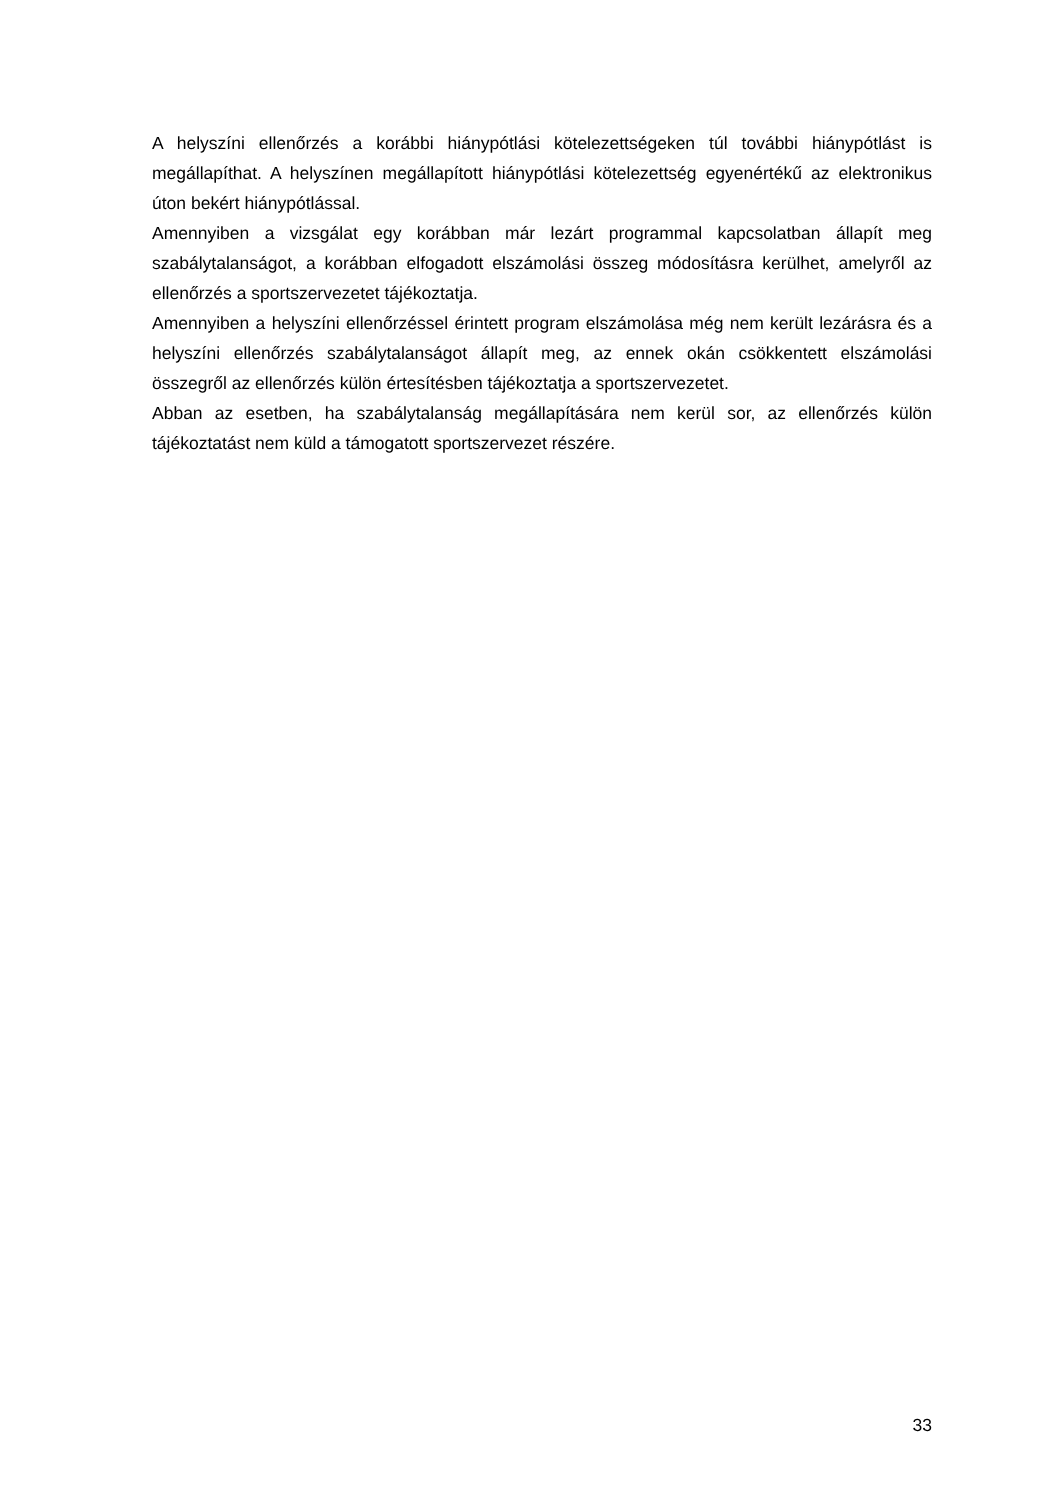A helyszíni ellenőrzés a korábbi hiánypótlási kötelezettségeken túl további hiánypótlást is megállapíthat. A helyszínen megállapított hiánypótlási kötelezettség egyenértékű az elektronikus úton bekért hiánypótlással.
Amennyiben a vizsgálat egy korábban már lezárt programmal kapcsolatban állapít meg szabálytalanságot, a korábban elfogadott elszámolási összeg módosításra kerülhet, amelyről az ellenőrzés a sportszervezetet tájékoztatja.
Amennyiben a helyszíni ellenőrzéssel érintett program elszámolása még nem került lezárásra és a helyszíni ellenőrzés szabálytalanságot állapít meg, az ennek okán csökkentett elszámolási összegről az ellenőrzés külön értesítésben tájékoztatja a sportszervezetet.
Abban az esetben, ha szabálytalanság megállapítására nem kerül sor, az ellenőrzés külön tájékoztatást nem küld a támogatott sportszervezet részére.
33